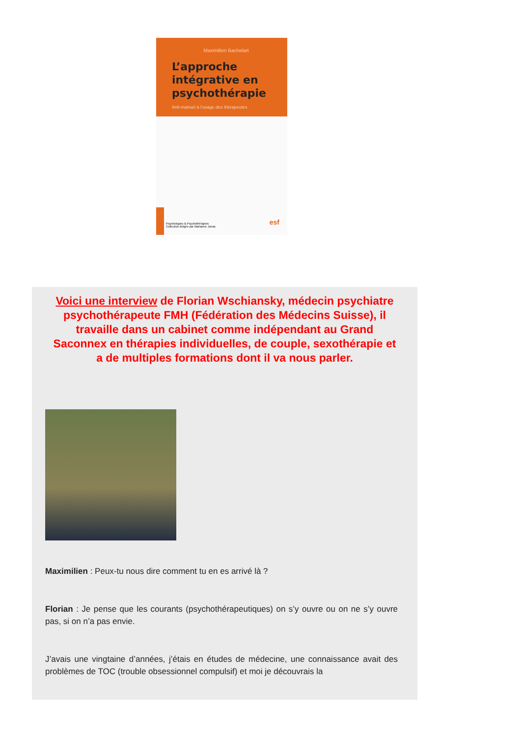Maximilien Bachelart
L’approche intégrative en psychothérapie
Anti-manuel à l’usage des thérapeutes
Psychologies & Psychothérapies
Collection dirigée par Marianne Jonas
esf
Voici une interview de Florian Wschiansky, médecin psychiatre psychothérapeute FMH (Fédération des Médecins Suisse), il travaille dans un cabinet comme indépendant au Grand Saconnex en thérapies individuelles, de couple, sexothérapie et a de multiples formations dont il va nous parler.
Maximilien : Peux-tu nous dire comment tu en es arrivé là ?
Florian : Je pense que les courants (psychothérapeutiques) on s’y ouvre ou on ne s’y ouvre pas, si on n’a pas envie.
J’avais une vingtaine d’années, j’étais en études de médecine, une connaissance avait des problèmes de TOC (trouble obsessionnel compulsif) et moi je découvrais la